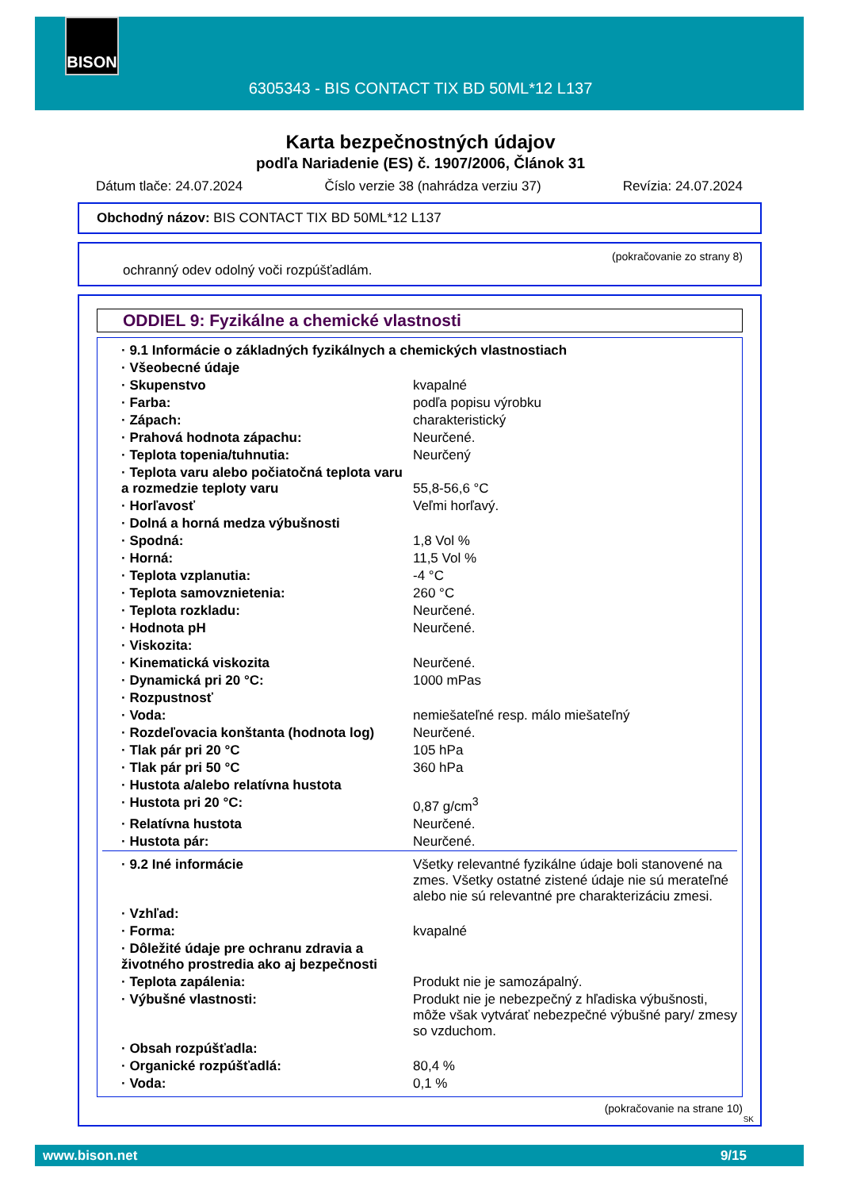BISON
6305343 - BIS CONTACT TIX BD 50ML*12 L137
Karta bezpečnostných údajov
podľa Nariadenie (ES) č. 1907/2006, Článok 31
Dátum tlače: 24.07.2024 Číslo verzie 38 (nahrádza verziu 37) Revízia: 24.07.2024
Obchodný názov: BIS CONTACT TIX BD 50ML*12 L137
(pokračovanie zo strany 8)
ochranný odev odolný voči rozpúšťadlám.
ODDIEL 9: Fyzikálne a chemické vlastnosti
| · 9.1 Informácie o základných fyzikálnych a chemických vlastnostiach | |
| · Všeobecné údaje | |
| · Skupenstvo | kvapalné |
| · Farba: | podľa popisu výrobku |
| · Zápach: | charakteristický |
| · Prahová hodnota zápachu: | Neurčené. |
| · Teplota topenia/tuhnutia: | Neurčený |
| · Teplota varu alebo počiatočná teplota varu a rozmedzie teploty varu | 55,8-56,6 °C |
| · Horľavosť | Veľmi horľavý. |
| · Dolná a horná medza výbušnosti | |
| · Spodná: | 1,8 Vol % |
| · Horná: | 11,5 Vol % |
| · Teplota vzplanutia: | -4 °C |
| · Teplota samovznietenia: | 260 °C |
| · Teplota rozkladu: | Neurčené. |
| · Hodnota pH | Neurčené. |
| · Viskozita: | |
| · Kinematická viskozita | Neurčené. |
| · Dynamická pri 20 °C: | 1000 mPas |
| · Rozpustnosť | |
| · Voda: | nemiešateľné resp. málo miešateľný |
| · Rozdeľovacia konštanta (hodnota log) | Neurčené. |
| · Tlak pár pri 20 °C | 105 hPa |
| · Tlak pár pri 50 °C | 360 hPa |
| · Hustota a/alebo relatívna hustota | |
| · Hustota pri 20 °C: | 0,87 g/cm<sup>3</sup> |
| · Relatívna hustota | Neurčené. |
| · Hustota pár: | Neurčené. |
| · 9.2 Iné informácie | Všetky relevantné fyzikálne údaje boli stanovené na zmes. Všetky ostatné zistené údaje nie sú merateľné alebo nie sú relevantné pre charakterizáciu zmesi. |
| · Vzhľad: | |
| · Forma: | kvapalné |
| · Dôležité údaje pre ochranu zdravia a životného prostredia ako aj bezpečnosti | |
| · Teplota zapálenia: | Produkt nie je samozápalný. |
| · Výbušné vlastnosti: | Produkt nie je nebezpečný z hľadiska výbušnosti, môže však vytvárať nebezpečné výbušné pary/ zmesy so vzduchom. |
| · Obsah rozpúšťadla: | |
| · Organické rozpúšťadlá: | 80,4 % |
| · Voda: | 0,1 % |
(pokračovanie na strane 10)
SK
www.bison.net 9/15